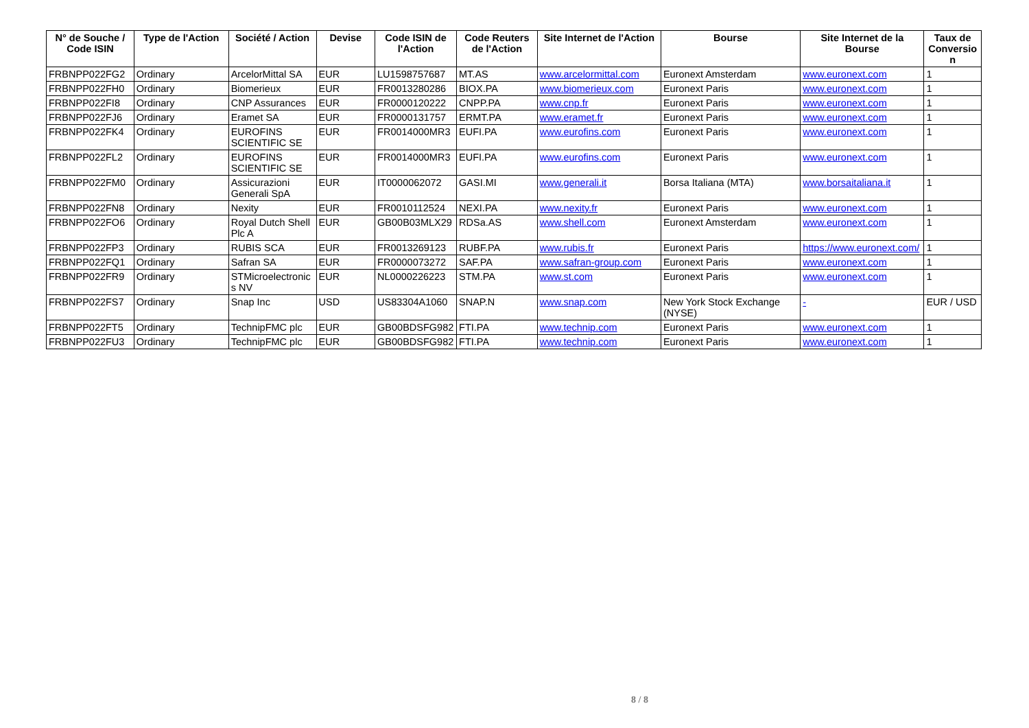| N° de Souche / Code ISIN | Type de l'Action | Société / Action | Devise | Code ISIN de l'Action | Code Reuters de l'Action | Site Internet de l'Action | Bourse | Site Internet de la Bourse | Taux de Conversio n |
| --- | --- | --- | --- | --- | --- | --- | --- | --- | --- |
| FRBNPP022FG2 | Ordinary | ArcelorMittal SA | EUR | LU1598757687 | MT.AS | www.arcelormittal.com | Euronext Amsterdam | www.euronext.com | 1 |
| FRBNPP022FH0 | Ordinary | Biomerieux | EUR | FR0013280286 | BIOX.PA | www.biomerieux.com | Euronext Paris | www.euronext.com | 1 |
| FRBNPP022FI8 | Ordinary | CNP Assurances | EUR | FR0000120222 | CNPP.PA | www.cnp.fr | Euronext Paris | www.euronext.com | 1 |
| FRBNPP022FJ6 | Ordinary | Eramet SA | EUR | FR0000131757 | ERMT.PA | www.eramet.fr | Euronext Paris | www.euronext.com | 1 |
| FRBNPP022FK4 | Ordinary | EUROFINS SCIENTIFIC SE | EUR | FR0014000MR3 | EUFI.PA | www.eurofins.com | Euronext Paris | www.euronext.com | 1 |
| FRBNPP022FL2 | Ordinary | EUROFINS SCIENTIFIC SE | EUR | FR0014000MR3 | EUFI.PA | www.eurofins.com | Euronext Paris | www.euronext.com | 1 |
| FRBNPP022FM0 | Ordinary | Assicurazioni Generali SpA | EUR | IT0000062072 | GASI.MI | www.generali.it | Borsa Italiana (MTA) | www.borsaitaliana.it | 1 |
| FRBNPP022FN8 | Ordinary | Nexity | EUR | FR0010112524 | NEXI.PA | www.nexity.fr | Euronext Paris | www.euronext.com | 1 |
| FRBNPP022FO6 | Ordinary | Royal Dutch Shell Plc A | EUR | GB00B03MLX29 | RDSa.AS | www.shell.com | Euronext Amsterdam | www.euronext.com | 1 |
| FRBNPP022FP3 | Ordinary | RUBIS SCA | EUR | FR0013269123 | RUBF.PA | www.rubis.fr | Euronext Paris | https://www.euronext.com/ | 1 |
| FRBNPP022FQ1 | Ordinary | Safran SA | EUR | FR0000073272 | SAF.PA | www.safran-group.com | Euronext Paris | www.euronext.com | 1 |
| FRBNPP022FR9 | Ordinary | STMicroelectronic s NV | EUR | NL0000226223 | STM.PA | www.st.com | Euronext Paris | www.euronext.com | 1 |
| FRBNPP022FS7 | Ordinary | Snap Inc | USD | US83304A1060 | SNAP.N | www.snap.com | New York Stock Exchange (NYSE) | - | EUR / USD |
| FRBNPP022FT5 | Ordinary | TechnipFMC plc | EUR | GB00BDSFG982 | FTI.PA | www.technip.com | Euronext Paris | www.euronext.com | 1 |
| FRBNPP022FU3 | Ordinary | TechnipFMC plc | EUR | GB00BDSFG982 | FTI.PA | www.technip.com | Euronext Paris | www.euronext.com | 1 |
8 / 8